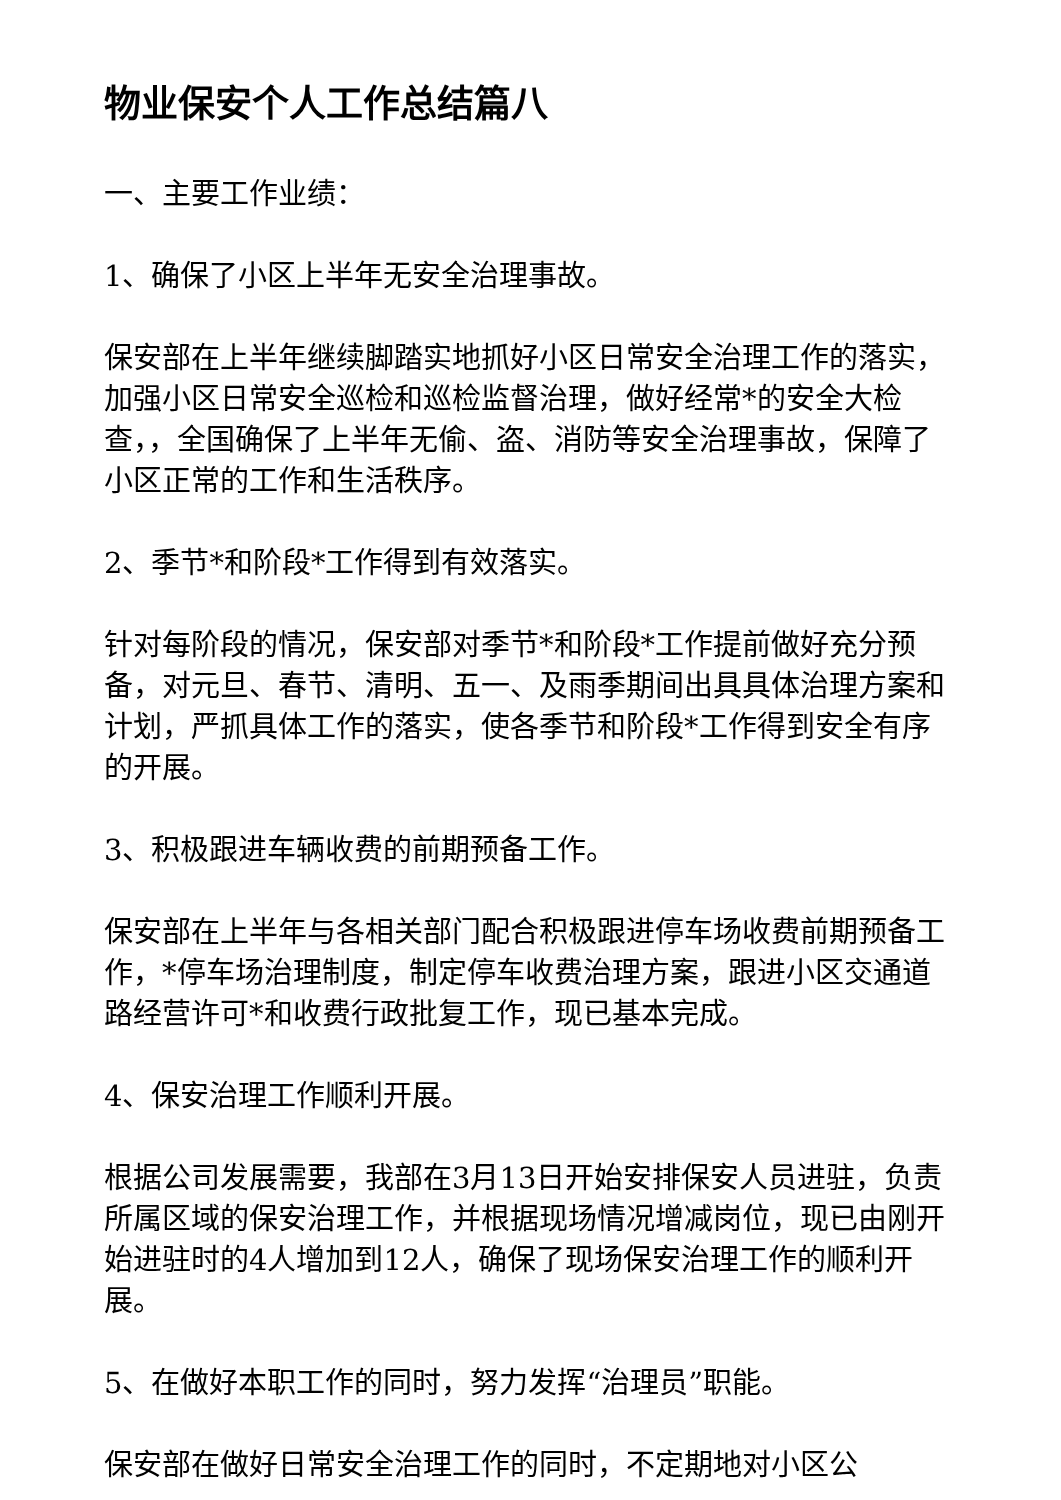物业保安个人工作总结篇八
一、主要工作业绩：
1、确保了小区上半年无安全治理事故。
保安部在上半年继续脚踏实地抓好小区日常安全治理工作的落实，加强小区日常安全巡检和巡检监督治理，做好经常*的安全大检查，，全国确保了上半年无偷、盗、消防等安全治理事故，保障了小区正常的工作和生活秩序。
2、季节*和阶段*工作得到有效落实。
针对每阶段的情况，保安部对季节*和阶段*工作提前做好充分预备，对元旦、春节、清明、五一、及雨季期间出具具体治理方案和计划，严抓具体工作的落实，使各季节和阶段*工作得到安全有序的开展。
3、积极跟进车辆收费的前期预备工作。
保安部在上半年与各相关部门配合积极跟进停车场收费前期预备工作，*停车场治理制度，制定停车收费治理方案，跟进小区交通道路经营许可*和收费行政批复工作，现已基本完成。
4、保安治理工作顺利开展。
根据公司发展需要，我部在3月13日开始安排保安人员进驻，负责所属区域的保安治理工作，并根据现场情况增减岗位，现已由刚开始进驻时的4人增加到12人，确保了现场保安治理工作的顺利开展。
5、在做好本职工作的同时，努力发挥“治理员”职能。
保安部在做好日常安全治理工作的同时，不定期地对小区公